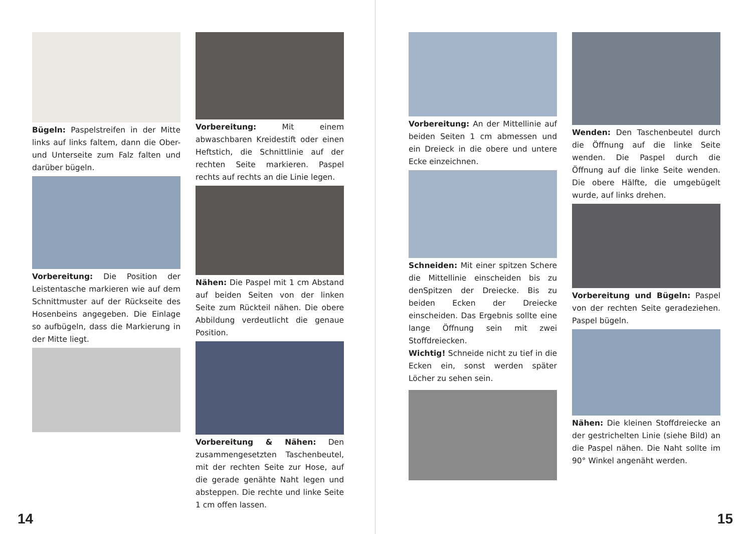Bügeln: Paspelstreifen in der Mitte links auf links faltem, dann die Ober- und Unterseite zum Falz falten und darüber bügeln.
Vorbereitung: Die Position der Leistentasche markieren wie auf dem Schnittmuster auf der Rückseite des Hosenbeins angegeben. Die Einlage so aufbügeln, dass die Markierung in der Mitte liegt.
Vorbereitung: Mit einem abwaschbaren Kreidestift oder einen Heftstich, die Schnittlinie auf der rechten Seite markieren. Paspel rechts auf rechts an die Linie legen.
Nähen: Die Paspel mit 1 cm Abstand auf beiden Seiten von der linken Seite zum Rückteil nähen. Die obere Abbildung verdeutlicht die genaue Position.
Vorbereitung & Nähen: Den zusammengesetzten Taschenbeutel, mit der rechten Seite zur Hose, auf die gerade genähte Naht legen und absteppen. Die rechte und linke Seite 1 cm offen lassen.
14
Vorbereitung: An der Mittellinie auf beiden Seiten 1 cm abmessen und ein Dreieck in die obere und untere Ecke einzeichnen.
Schneiden: Mit einer spitzen Schere die Mittellinie einscheiden bis zu denSpitzen der Dreiecke. Bis zu beiden Ecken der Dreiecke einscheiden. Das Ergebnis sollte eine lange Öffnung sein mit zwei Stoffdreiecken.
Wichtig! Schneide nicht zu tief in die Ecken ein, sonst werden später Löcher zu sehen sein.
Wenden: Den Taschenbeutel durch die Öffnung auf die linke Seite wenden. Die Paspel durch die Öffnung auf die linke Seite wenden. Die obere Hälfte, die umgebügelt wurde, auf links drehen.
Vorbereitung und Bügeln: Paspel von der rechten Seite geradeziehen. Paspel bügeln.
Nähen: Die kleinen Stoffdreiecke an der gestrichelten Linie (siehe Bild) an die Paspel nähen. Die Naht sollte im 90° Winkel angenäht werden.
15